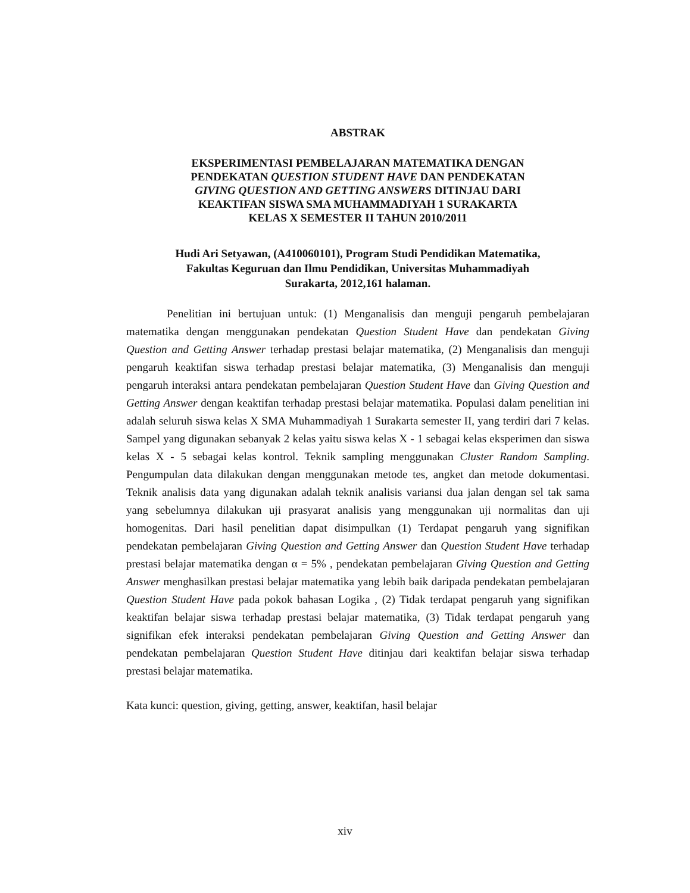ABSTRAK
EKSPERIMENTASI PEMBELAJARAN MATEMATIKA DENGAN
PENDEKATAN QUESTION STUDENT HAVE DAN PENDEKATAN
GIVING QUESTION AND GETTING ANSWERS DITINJAU DARI
KEAKTIFAN SISWA SMA MUHAMMADIYAH 1 SURAKARTA
KELAS X SEMESTER II TAHUN 2010/2011
Hudi Ari Setyawan, (A410060101), Program Studi Pendidikan Matematika,
Fakultas Keguruan dan Ilmu Pendidikan, Universitas Muhammadiyah
Surakarta, 2012,161 halaman.
Penelitian ini bertujuan untuk: (1) Menganalisis dan menguji pengaruh pembelajaran matematika dengan menggunakan pendekatan Question Student Have dan pendekatan Giving Question and Getting Answer terhadap prestasi belajar matematika, (2) Menganalisis dan menguji pengaruh keaktifan siswa terhadap prestasi belajar matematika, (3) Menganalisis dan menguji pengaruh interaksi antara pendekatan pembelajaran Question Student Have dan Giving Question and Getting Answer dengan keaktifan terhadap prestasi belajar matematika. Populasi dalam penelitian ini adalah seluruh siswa kelas X SMA Muhammadiyah 1 Surakarta semester II, yang terdiri dari 7 kelas. Sampel yang digunakan sebanyak 2 kelas yaitu siswa kelas X - 1 sebagai kelas eksperimen dan siswa kelas X - 5 sebagai kelas kontrol. Teknik sampling menggunakan Cluster Random Sampling. Pengumpulan data dilakukan dengan menggunakan metode tes, angket dan metode dokumentasi. Teknik analisis data yang digunakan adalah teknik analisis variansi dua jalan dengan sel tak sama yang sebelumnya dilakukan uji prasyarat analisis yang menggunakan uji normalitas dan uji homogenitas. Dari hasil penelitian dapat disimpulkan (1) Terdapat pengaruh yang signifikan pendekatan pembelajaran Giving Question and Getting Answer dan Question Student Have terhadap prestasi belajar matematika dengan α = 5% , pendekatan pembelajaran Giving Question and Getting Answer menghasilkan prestasi belajar matematika yang lebih baik daripada pendekatan pembelajaran Question Student Have pada pokok bahasan Logika , (2) Tidak terdapat pengaruh yang signifikan keaktifan belajar siswa terhadap prestasi belajar matematika, (3) Tidak terdapat pengaruh yang signifikan efek interaksi pendekatan pembelajaran Giving Question and Getting Answer dan pendekatan pembelajaran Question Student Have ditinjau dari keaktifan belajar siswa terhadap prestasi belajar matematika.
Kata kunci: question, giving, getting, answer, keaktifan, hasil belajar
xiv